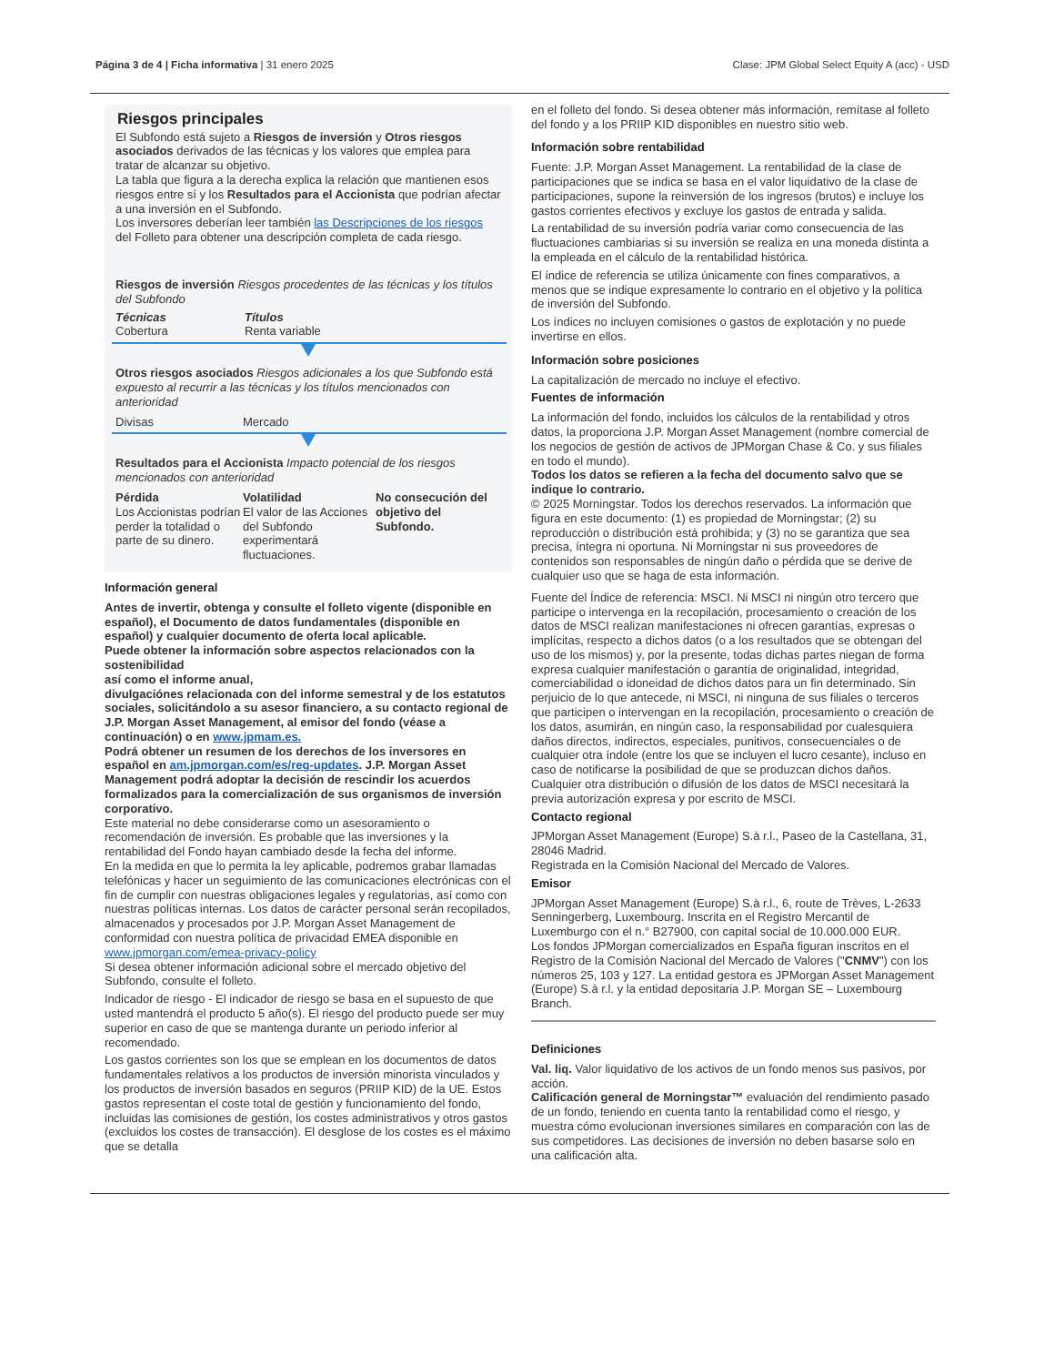Página 3 de 4 | Ficha informativa | 31 enero 2025 Clase: JPM Global Select Equity A (acc) - USD
Riesgos principales
El Subfondo está sujeto a Riesgos de inversión y Otros riesgos asociados derivados de las técnicas y los valores que emplea para tratar de alcanzar su objetivo.
La tabla que figura a la derecha explica la relación que mantienen esos riesgos entre sí y los Resultados para el Accionista que podrían afectar a una inversión en el Subfondo.
Los inversores deberían leer también las Descripciones de los riesgos del Folleto para obtener una descripción completa de cada riesgo.
Riesgos de inversión Riesgos procedentes de las técnicas y los títulos del Subfondo
| Técnicas Cobertura | Títulos Renta variable |
Otros riesgos asociados Riesgos adicionales a los que Subfondo está expuesto al recurrir a las técnicas y los títulos mencionados con anterioridad
| Divisas | Mercado |
Resultados para el Accionista Impacto potencial de los riesgos mencionados con anterioridad
| Pérdida Los Accionistas podrían perder la totalidad o parte de su dinero. | Volatilidad El valor de las Acciones del Subfondo experimentará fluctuaciones. | No consecución del objetivo del Subfondo. |
Información general
Antes de invertir, obtenga y consulte el folleto vigente (disponible en español), el Documento de datos fundamentales (disponible en
español) y cualquier documento de oferta local aplicable.
Puede obtener la información sobre aspectos relacionados con la sostenibilidad
así como el informe anual,
divulgaciónes relacionada con del informe semestral y de los estatutos sociales, solicitándolo a su asesor financiero, a su contacto regional de J.P. Morgan Asset Management, al emisor del fondo (véase a continuación) o en www.jpmam.es.
Podrá obtener un resumen de los derechos de los inversores en español en am.jpmorgan.com/es/reg-updates. J.P. Morgan Asset Management podrá adoptar la decisión de rescindir los acuerdos formalizados para la comercialización de sus organismos de inversión corporativo.
Este material no debe considerarse como un asesoramiento o recomendación de inversión. Es probable que las inversiones y la rentabilidad del Fondo hayan cambiado desde la fecha del informe.
En la medida en que lo permita la ley aplicable, podremos grabar llamadas telefónicas y hacer un seguimiento de las comunicaciones electrónicas con el fin de cumplir con nuestras obligaciones legales y regulatorias, así como con nuestras políticas internas. Los datos de carácter personal serán recopilados, almacenados y procesados por J.P. Morgan Asset Management de conformidad con nuestra política de privacidad EMEA disponible en www.jpmorgan.com/emea-privacy-policy
Si desea obtener información adicional sobre el mercado objetivo del Subfondo, consulte el folleto.
Indicador de riesgo - El indicador de riesgo se basa en el supuesto de que usted mantendrá el producto 5 año(s). El riesgo del producto puede ser muy superior en caso de que se mantenga durante un periodo inferior al recomendado.
Los gastos corrientes son los que se emplean en los documentos de datos fundamentales relativos a los productos de inversión minorista vinculados y los productos de inversión basados en seguros (PRIIP KID) de la UE. Estos gastos representan el coste total de gestión y funcionamiento del fondo, incluidas las comisiones de gestión, los costes administrativos y otros gastos (excluidos los costes de transacción). El desglose de los costes es el máximo que se detalla
en el folleto del fondo. Si desea obtener más información, remítase al folleto del fondo y a los PRIIP KID disponibles en nuestro sitio web.
Información sobre rentabilidad
Fuente: J.P. Morgan Asset Management. La rentabilidad de la clase de participaciones que se indica se basa en el valor liquidativo de la clase de participaciones, supone la reinversión de los ingresos (brutos) e incluye los gastos corrientes efectivos y excluye los gastos de entrada y salida.
La rentabilidad de su inversión podría variar como consecuencia de las fluctuaciones cambiarias si su inversión se realiza en una moneda distinta a la empleada en el cálculo de la rentabilidad histórica.
El índice de referencia se utiliza únicamente con fines comparativos, a menos que se indique expresamente lo contrario en el objetivo y la política de inversión del Subfondo.
Los índices no incluyen comisiones o gastos de explotación y no puede invertirse en ellos.
Información sobre posiciones
La capitalización de mercado no incluye el efectivo.
Fuentes de información
La información del fondo, incluidos los cálculos de la rentabilidad y otros datos, la proporciona J.P. Morgan Asset Management (nombre comercial de los negocios de gestión de activos de JPMorgan Chase & Co. y sus filiales en todo el mundo).
Todos los datos se refieren a la fecha del documento salvo que se indique lo contrario.
© 2025 Morningstar. Todos los derechos reservados. La información que figura en este documento: (1) es propiedad de Morningstar; (2) su reproducción o distribución está prohibida; y (3) no se garantiza que sea precisa, íntegra ni oportuna. Ni Morningstar ni sus proveedores de contenidos son responsables de ningún daño o pérdida que se derive de cualquier uso que se haga de esta información.
Fuente del Índice de referencia: MSCI. Ni MSCI ni ningún otro tercero que participe o intervenga en la recopilación, procesamiento o creación de los datos de MSCI realizan manifestaciones ni ofrecen garantías, expresas o implícitas, respecto a dichos datos (o a los resultados que se obtengan del uso de los mismos) y, por la presente, todas dichas partes niegan de forma expresa cualquier manifestación o garantía de originalidad, integridad, comerciabilidad o idoneidad de dichos datos para un fin determinado. Sin perjuicio de lo que antecede, ni MSCI, ni ninguna de sus filiales o terceros que participen o intervengan en la recopilación, procesamiento o creación de los datos, asumirán, en ningún caso, la responsabilidad por cualesquiera daños directos, indirectos, especiales, punitivos, consecuenciales o de cualquier otra índole (entre los que se incluyen el lucro cesante), incluso en caso de notificarse la posibilidad de que se produzcan dichos daños. Cualquier otra distribución o difusión de los datos de MSCI necesitará la previa autorización expresa y por escrito de MSCI.
Contacto regional
JPMorgan Asset Management (Europe) S.à r.l., Paseo de la Castellana, 31, 28046 Madrid.
Registrada en la Comisión Nacional del Mercado de Valores.
Emisor
JPMorgan Asset Management (Europe) S.à r.l., 6, route de Trèves, L-2633 Senningerberg, Luxembourg. Inscrita en el Registro Mercantil de Luxemburgo con el n.° B27900, con capital social de 10.000.000 EUR.
Los fondos JPMorgan comercializados en España figuran inscritos en el Registro de la Comisión Nacional del Mercado de Valores ("CNMV") con los números 25, 103 y 127. La entidad gestora es JPMorgan Asset Management (Europe) S.à r.l. y la entidad depositaria J.P. Morgan SE – Luxembourg Branch.
Definiciones
Val. liq. Valor liquidativo de los activos de un fondo menos sus pasivos, por acción.
Calificación general de Morningstar™ evaluación del rendimiento pasado de un fondo, teniendo en cuenta tanto la rentabilidad como el riesgo, y muestra cómo evolucionan inversiones similares en comparación con las de sus competidores. Las decisiones de inversión no deben basarse solo en una calificación alta.